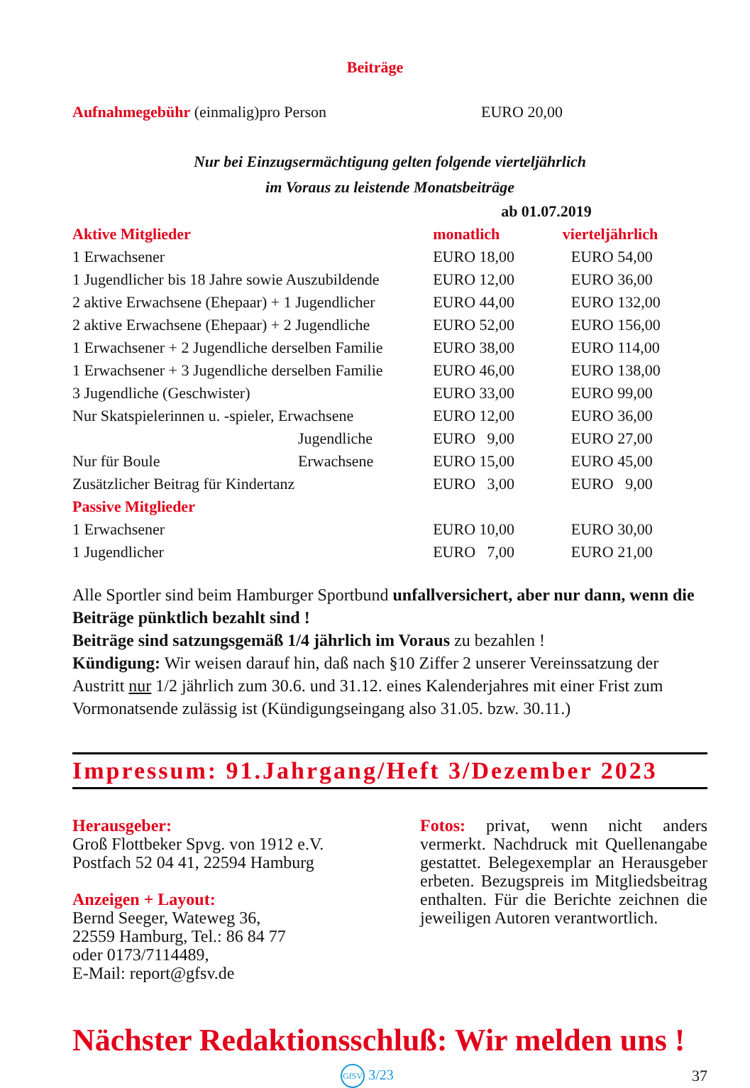Beiträge
| Aufnahmegebühr (einmalig)pro Person | EURO 20,00 |
Nur bei Einzugsermächtigung gelten folgende vierteljährlich
im Voraus zu leistende Monatsbeiträge
| | | ab 01.07.2019 | |
| Aktive Mitglieder | | monatlich | vierteljährlich |
| 1 Erwachsener | | EURO 18,00 | EURO 54,00 |
| 1 Jugendlicher bis 18 Jahre sowie Auszubildende | | EURO 12,00 | EURO 36,00 |
| 2 aktive Erwachsene (Ehepaar) + 1 Jugendlicher | | EURO 44,00 | EURO 132,00 |
| 2 aktive Erwachsene (Ehepaar) + 2 Jugendliche | | EURO 52,00 | EURO 156,00 |
| 1 Erwachsener + 2 Jugendliche derselben Familie | | EURO 38,00 | EURO 114,00 |
| 1 Erwachsener + 3 Jugendliche derselben Familie | | EURO 46,00 | EURO 138,00 |
| 3 Jugendliche (Geschwister) | | EURO 33,00 | EURO 99,00 |
| Nur Skatspielerinnen u. -spieler, Erwachsene | | EURO 12,00 | EURO 36,00 |
| | Jugendliche | EURO 9,00 | EURO 27,00 |
| Nur für Boule | Erwachsene | EURO 15,00 | EURO 45,00 |
| Zusätzlicher Beitrag für Kindertanz | | EURO 3,00 | EURO 9,00 |
| Passive Mitglieder | | | |
| 1 Erwachsener | | EURO 10,00 | EURO 30,00 |
| 1 Jugendlicher | | EURO 7,00 | EURO 21,00 |
Alle Sportler sind beim Hamburger Sportbund unfallversichert, aber nur dann, wenn die Beiträge pünktlich bezahlt sind !
Beiträge sind satzungsgemäß 1/4 jährlich im Voraus zu bezahlen !
Kündigung: Wir weisen darauf hin, daß nach §10 Ziffer 2 unserer Vereinssatzung der Austritt nur 1/2 jährlich zum 30.6. und 31.12. eines Kalenderjahres mit einer Frist zum Vormonatsende zulässig ist (Kündigungseingang also 31.05. bzw. 30.11.)
Impressum: 91.Jahrgang/Heft 3/Dezember 2023
Herausgeber:
Groß Flottbeker Spvg. von 1912 e.V.
Postfach 52 04 41, 22594 Hamburg
Anzeigen + Layout:
Bernd Seeger, Wateweg 36,
22559 Hamburg, Tel.: 86 84 77
oder 0173/7114489,
E-Mail: report@gfsv.de
Fotos: privat, wenn nicht anders vermerkt. Nachdruck mit Quellenangabe gestattet. Belegexemplar an Herausgeber erbeten. Bezugspreis im Mitgliedsbeitrag enthalten. Für die Berichte zeichnen die jeweiligen Autoren verantwortlich.
Nächster Redaktionsschluß: Wir melden uns !
GfSV 3/23 37